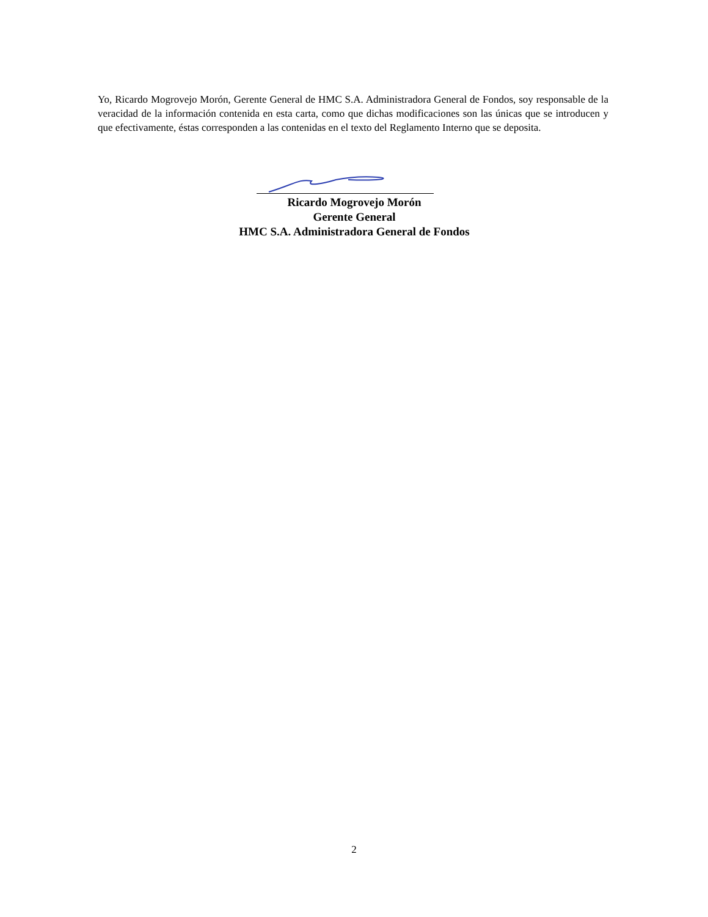Yo, Ricardo Mogrovejo Morón, Gerente General de HMC S.A. Administradora General de Fondos, soy responsable de la veracidad de la información contenida en esta carta, como que dichas modificaciones son las únicas que se introducen y que efectivamente, éstas corresponden a las contenidas en el texto del Reglamento Interno que se deposita.
Ricardo Mogrovejo Morón
Gerente General
HMC S.A. Administradora General de Fondos
2